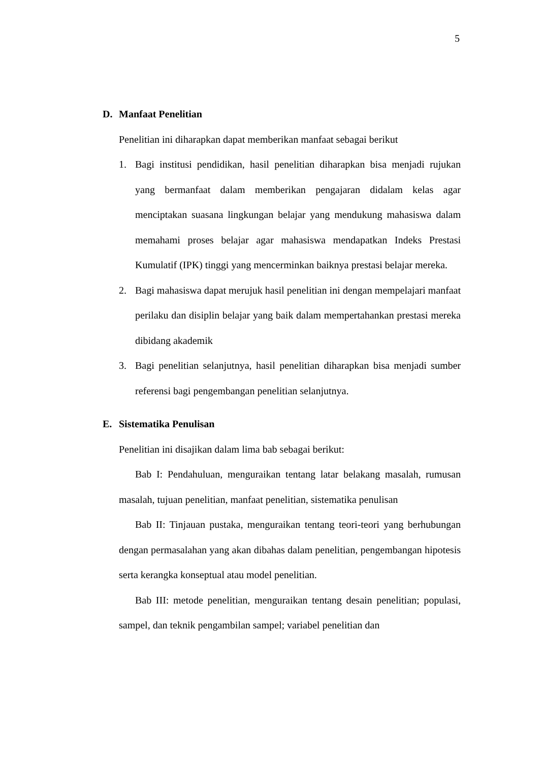5
D. Manfaat Penelitian
Penelitian ini diharapkan dapat memberikan manfaat sebagai berikut
1. Bagi institusi pendidikan, hasil penelitian diharapkan bisa menjadi rujukan yang bermanfaat dalam memberikan pengajaran didalam kelas agar menciptakan suasana lingkungan belajar yang mendukung mahasiswa dalam memahami proses belajar agar mahasiswa mendapatkan Indeks Prestasi Kumulatif (IPK) tinggi yang mencerminkan baiknya prestasi belajar mereka.
2. Bagi mahasiswa dapat merujuk hasil penelitian ini dengan mempelajari manfaat perilaku dan disiplin belajar yang baik dalam mempertahankan prestasi mereka dibidang akademik
3. Bagi penelitian selanjutnya, hasil penelitian diharapkan bisa menjadi sumber referensi bagi pengembangan penelitian selanjutnya.
E. Sistematika Penulisan
Penelitian ini disajikan dalam lima bab sebagai berikut:
Bab I: Pendahuluan, menguraikan tentang latar belakang masalah, rumusan masalah, tujuan penelitian, manfaat penelitian, sistematika penulisan
Bab II: Tinjauan pustaka, menguraikan tentang teori-teori yang berhubungan dengan permasalahan yang akan dibahas dalam penelitian, pengembangan hipotesis serta kerangka konseptual atau model penelitian.
Bab III: metode penelitian, menguraikan tentang desain penelitian; populasi, sampel, dan teknik pengambilan sampel; variabel penelitian dan